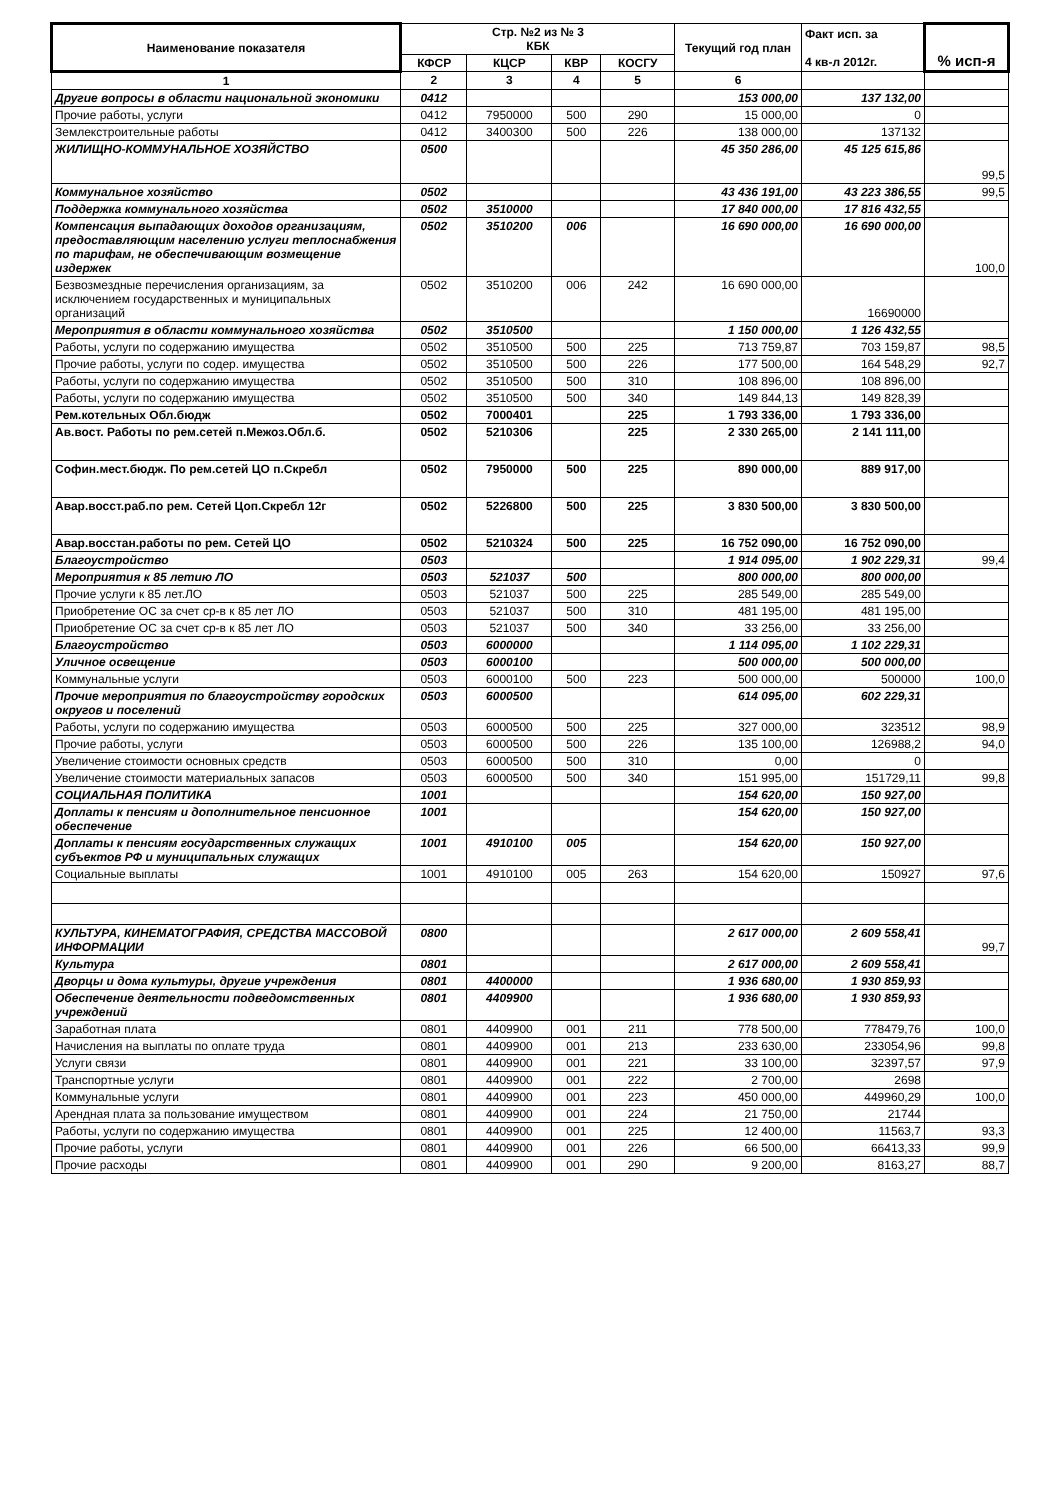| Наименование показателя | Стр. №2 из № 3 КБК | | | | Текущий год план | Факт исп. за 4 кв-л 2012г. | % исп-я |
| --- | --- | --- | --- | --- | --- | --- | --- |
| | КФСР | КЦСР | КВР | КОСГУ | | | |
| 1 | 2 | 3 | 4 | 5 | 6 | | |
| Другие вопросы в области национальной экономики | 0412 | | | | 153 000,00 | 137 132,00 | |
| Прочие работы, услуги | 0412 | 7950000 | 500 | 290 | 15 000,00 | 0 | |
| Землекстроительные работы | 0412 | 3400300 | 500 | 226 | 138 000,00 | 137132 | |
| ЖИЛИЩНО-КОММУНАЛЬНОЕ ХОЗЯЙСТВО | 0500 | | | | 45 350 286,00 | 45 125 615,86 | 99,5 |
| Коммунальное хозяйство | 0502 | | | | 43 436 191,00 | 43 223 386,55 | 99,5 |
| Поддержка коммунального хозяйства | 0502 | 3510000 | | | 17 840 000,00 | 17 816 432,55 | |
| Компенсация выпадающих доходов организациям, предоставляющим населению услуги теплоснабжения по тарифам, не обеспечивающим возмещение издержек | 0502 | 3510200 | 006 | | 16 690 000,00 | 16 690 000,00 | 100,0 |
| Безвозмездные перечисления организациям, за исключением государственных и муниципальных организаций | 0502 | 3510200 | 006 | 242 | 16 690 000,00 | 16690000 | |
| Мероприятия в области коммунального хозяйства | 0502 | 3510500 | | | 1 150 000,00 | 1 126 432,55 | |
| Работы, услуги по содержанию имущества | 0502 | 3510500 | 500 | 225 | 713 759,87 | 703 159,87 | 98,5 |
| Прочие работы, услуги по содер. имущества | 0502 | 3510500 | 500 | 226 | 177 500,00 | 164 548,29 | 92,7 |
| Работы, услуги по содержанию имущества | 0502 | 3510500 | 500 | 310 | 108 896,00 | 108 896,00 | |
| Работы, услуги по содержанию имущества | 0502 | 3510500 | 500 | 340 | 149 844,13 | 149 828,39 | |
| Рем.котельных Обл.бюдж | 0502 | 7000401 | | 225 | 1 793 336,00 | 1 793 336,00 | |
| Ав.вост. Работы по рем.сетей п.Межоз.Обл.б. | 0502 | 5210306 | | 225 | 2 330 265,00 | 2 141 111,00 | |
| Софин.мест.бюдж. По рем.сетей ЦО п.Скребл | 0502 | 7950000 | 500 | 225 | 890 000,00 | 889 917,00 | |
| Авар.восст.раб.по рем. Сетей Цоп.Скребл 12г | 0502 | 5226800 | 500 | 225 | 3 830 500,00 | 3 830 500,00 | |
| Авар.восстан.работы по рем. Сетей ЦО | 0502 | 5210324 | 500 | 225 | 16 752 090,00 | 16 752 090,00 | |
| Благоустройство | 0503 | | | | 1 914 095,00 | 1 902 229,31 | 99,4 |
| Мероприятия к 85 летию ЛО | 0503 | 521037 | 500 | | 800 000,00 | 800 000,00 | |
| Прочие услуги к 85 лет.ЛО | 0503 | 521037 | 500 | 225 | 285 549,00 | 285 549,00 | |
| Приобретение ОС за счет ср-в к 85 лет ЛО | 0503 | 521037 | 500 | 310 | 481 195,00 | 481 195,00 | |
| Приобретение ОС за счет ср-в к 85 лет ЛО | 0503 | 521037 | 500 | 340 | 33 256,00 | 33 256,00 | |
| Благоустройство | 0503 | 6000000 | | | 1 114 095,00 | 1 102 229,31 | |
| Уличное освещение | 0503 | 6000100 | | | 500 000,00 | 500 000,00 | |
| Коммунальные услуги | 0503 | 6000100 | 500 | 223 | 500 000,00 | 500000 | 100,0 |
| Прочие мероприятия по благоустройству городских округов и поселений | 0503 | 6000500 | | | 614 095,00 | 602 229,31 | |
| Работы, услуги по содержанию имущества | 0503 | 6000500 | 500 | 225 | 327 000,00 | 323512 | 98,9 |
| Прочие работы, услуги | 0503 | 6000500 | 500 | 226 | 135 100,00 | 126988,2 | 94,0 |
| Увеличение стоимости основных средств | 0503 | 6000500 | 500 | 310 | 0,00 | 0 | |
| Увеличение стоимости материальных запасов | 0503 | 6000500 | 500 | 340 | 151 995,00 | 151729,11 | 99,8 |
| СОЦИАЛЬНАЯ ПОЛИТИКА | 1001 | | | | 154 620,00 | 150 927,00 | |
| Доплаты к пенсиям и дополнительное пенсионное обеспечение | 1001 | | | | 154 620,00 | 150 927,00 | |
| Доплаты к пенсиям государственных служащих субъектов РФ и муниципальных служащих | 1001 | 4910100 | 005 | | 154 620,00 | 150 927,00 | |
| Социальные выплаты | 1001 | 4910100 | 005 | 263 | 154 620,00 | 150927 | 97,6 |
| КУЛЬТУРА, КИНЕМАТОГРАФИЯ, СРЕДСТВА МАССОВОЙ ИНФОРМАЦИИ | 0800 | | | | 2 617 000,00 | 2 609 558,41 | 99,7 |
| Культура | 0801 | | | | 2 617 000,00 | 2 609 558,41 | |
| Дворцы и дома культуры, другие учреждения | 0801 | 4400000 | | | 1 936 680,00 | 1 930 859,93 | |
| Обеспечение деятельности подведомственных учреждений | 0801 | 4409900 | | | 1 936 680,00 | 1 930 859,93 | |
| Заработная плата | 0801 | 4409900 | 001 | 211 | 778 500,00 | 778479,76 | 100,0 |
| Начисления на выплаты по оплате труда | 0801 | 4409900 | 001 | 213 | 233 630,00 | 233054,96 | 99,8 |
| Услуги связи | 0801 | 4409900 | 001 | 221 | 33 100,00 | 32397,57 | 97,9 |
| Транспортные услуги | 0801 | 4409900 | 001 | 222 | 2 700,00 | 2698 | |
| Коммунальные услуги | 0801 | 4409900 | 001 | 223 | 450 000,00 | 449960,29 | 100,0 |
| Арендная плата за пользование имуществом | 0801 | 4409900 | 001 | 224 | 21 750,00 | 21744 | |
| Работы, услуги по содержанию имущества | 0801 | 4409900 | 001 | 225 | 12 400,00 | 11563,7 | 93,3 |
| Прочие работы, услуги | 0801 | 4409900 | 001 | 226 | 66 500,00 | 66413,33 | 99,9 |
| Прочие расходы | 0801 | 4409900 | 001 | 290 | 9 200,00 | 8163,27 | 88,7 |